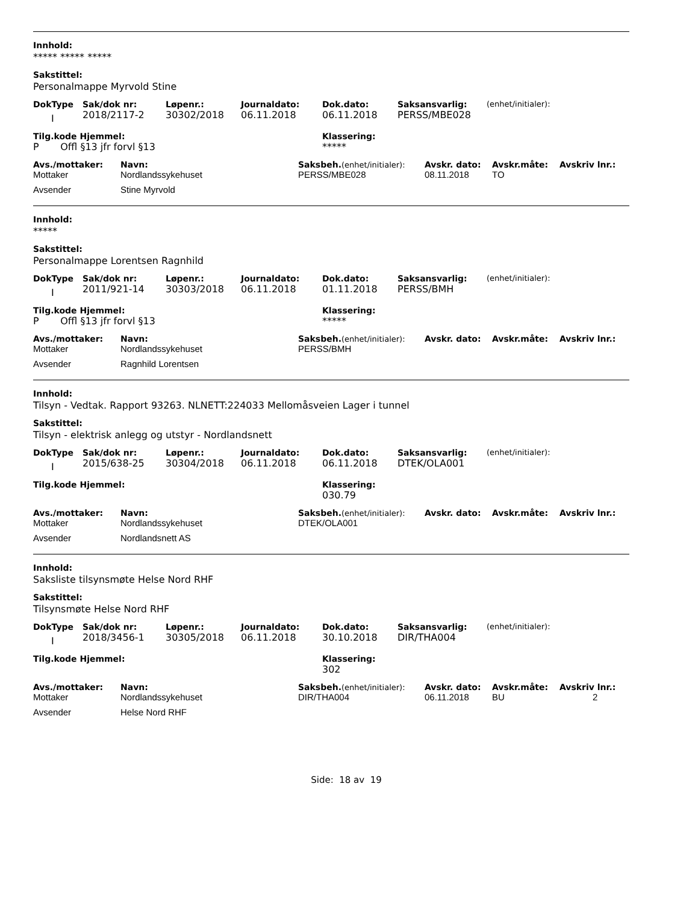Innhold:
***** ***** *****
Sakstittel:
Personalmappe Myrvold Stine
| DokType | Sak/dok nr: | Løpenr.: | Journaldato: | Dok.dato: | Saksansvarlig: | (enhet/initialer): |
| --- | --- | --- | --- | --- | --- | --- |
| I | 2018/2117-2 | 30302/2018 | 06.11.2018 | 06.11.2018 | PERSS/MBE028 | |
| Tilg.kode Hjemmel: | Klassering: |
| --- | --- |
| P Offl §13 jfr forvl §13 | ***** |
| Avs./mottaker: | Navn: | Saksbeh. (enhet/initialer): | Avskr. dato: | Avskr.måte: | Avskriv lnr.: |
| --- | --- | --- | --- | --- | --- |
| Mottaker | Nordlandssykehuset | PERSS/MBE028 | 08.11.2018 | TO | |
| Avsender | Stine Myrvold | | | | |
Innhold:
*****
Sakstittel:
Personalmappe Lorentsen Ragnhild
| DokType | Sak/dok nr: | Løpenr.: | Journaldato: | Dok.dato: | Saksansvarlig: | (enhet/initialer): |
| --- | --- | --- | --- | --- | --- | --- |
| I | 2011/921-14 | 30303/2018 | 06.11.2018 | 01.11.2018 | PERSS/BMH | |
| Tilg.kode Hjemmel: | Klassering: |
| --- | --- |
| P Offl §13 jfr forvl §13 | ***** |
| Avs./mottaker: | Navn: | Saksbeh. (enhet/initialer): | Avskr. dato: | Avskr.måte: | Avskriv lnr.: |
| --- | --- | --- | --- | --- | --- |
| Mottaker | Nordlandssykehuset | PERSS/BMH | | | |
| Avsender | Ragnhild Lorentsen | | | | |
Innhold:
Tilsyn - Vedtak. Rapport 93263. NLNETT:224033 Mellomåsveien Lager i tunnel
Sakstittel:
Tilsyn - elektrisk anlegg og utstyr - Nordlandsnett
| DokType | Sak/dok nr: | Løpenr.: | Journaldato: | Dok.dato: | Saksansvarlig: | (enhet/initialer): |
| --- | --- | --- | --- | --- | --- | --- |
| I | 2015/638-25 | 30304/2018 | 06.11.2018 | 06.11.2018 | DTEK/OLA001 | |
| Tilg.kode Hjemmel: | Klassering: |
| --- | --- |
| | 030.79 |
| Avs./mottaker: | Navn: | Saksbeh. (enhet/initialer): | Avskr. dato: | Avskr.måte: | Avskriv lnr.: |
| --- | --- | --- | --- | --- | --- |
| Mottaker | Nordlandssykehuset | DTEK/OLA001 | | | |
| Avsender | Nordlandsnett AS | | | | |
Innhold:
Saksliste tilsynsmøte Helse Nord RHF
Sakstittel:
Tilsynsmøte Helse Nord RHF
| DokType | Sak/dok nr: | Løpenr.: | Journaldato: | Dok.dato: | Saksansvarlig: | (enhet/initialer): |
| --- | --- | --- | --- | --- | --- | --- |
| I | 2018/3456-1 | 30305/2018 | 06.11.2018 | 30.10.2018 | DIR/THA004 | |
| Tilg.kode Hjemmel: | Klassering: |
| --- | --- |
| | 302 |
| Avs./mottaker: | Navn: | Saksbeh. (enhet/initialer): | Avskr. dato: | Avskr.måte: | Avskriv lnr.: |
| --- | --- | --- | --- | --- | --- |
| Mottaker | Nordlandssykehuset | DIR/THA004 | 06.11.2018 | BU | 2 |
| Avsender | Helse Nord RHF | | | | |
Side: 18 av 19